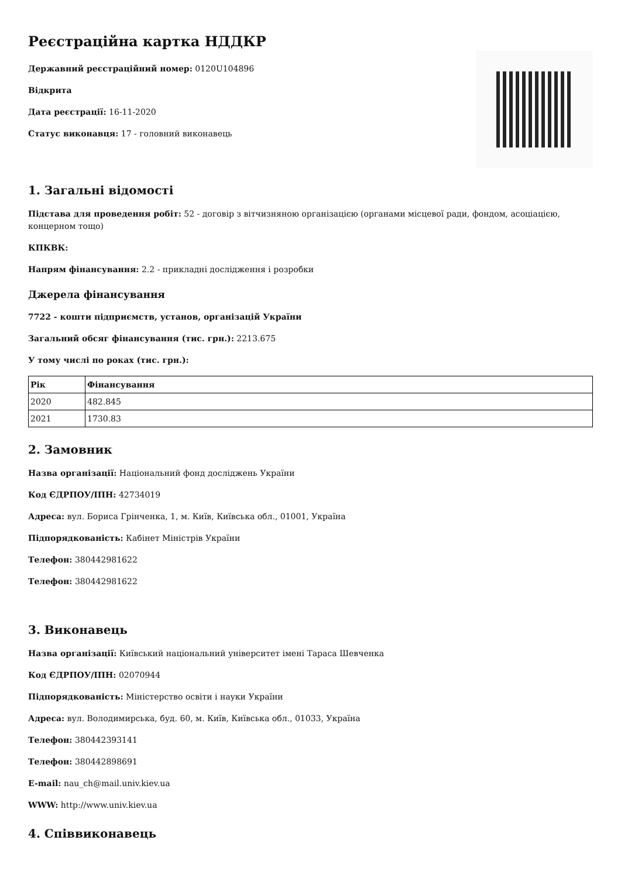Реєстраційна картка НДДКР
Державний реєстраційний номер: 0120U104896
Відкрита
Дата реєстрації: 16-11-2020
Статус виконавця: 17 - головний виконавець
1. Загальні відомості
Підстава для проведення робіт: 52 - договір з вітчизняною організацією (органами місцевої ради, фондом, асоціацією, концерном тощо)
КПКВК:
Напрям фінансування: 2.2 - прикладні дослідження і розробки
Джерела фінансування
7722 - кошти підприємств, установ, організацій України
Загальний обсяг фінансування (тис. грн.): 2213.675
У тому числі по роках (тис. грн.):
| Рік | Фінансування |
| --- | --- |
| 2020 | 482.845 |
| 2021 | 1730.83 |
2. Замовник
Назва організації: Національний фонд досліджень України
Код ЄДРПОУ/ІПН: 42734019
Адреса: вул. Бориса Грінченка, 1, м. Київ, Київська обл., 01001, Україна
Підпорядкованість: Кабінет Міністрів України
Телефон: 380442981622
Телефон: 380442981622
3. Виконавець
Назва організації: Київський національний університет імені Тараса Шевченка
Код ЄДРПОУ/ІПН: 02070944
Підпорядкованість: Міністерство освіти і науки України
Адреса: вул. Володимирська, буд. 60, м. Київ, Київська обл., 01033, Україна
Телефон: 380442393141
Телефон: 380442898691
E-mail: nau_ch@mail.univ.kiev.ua
WWW: http://www.univ.kiev.ua
4. Співвиконавець